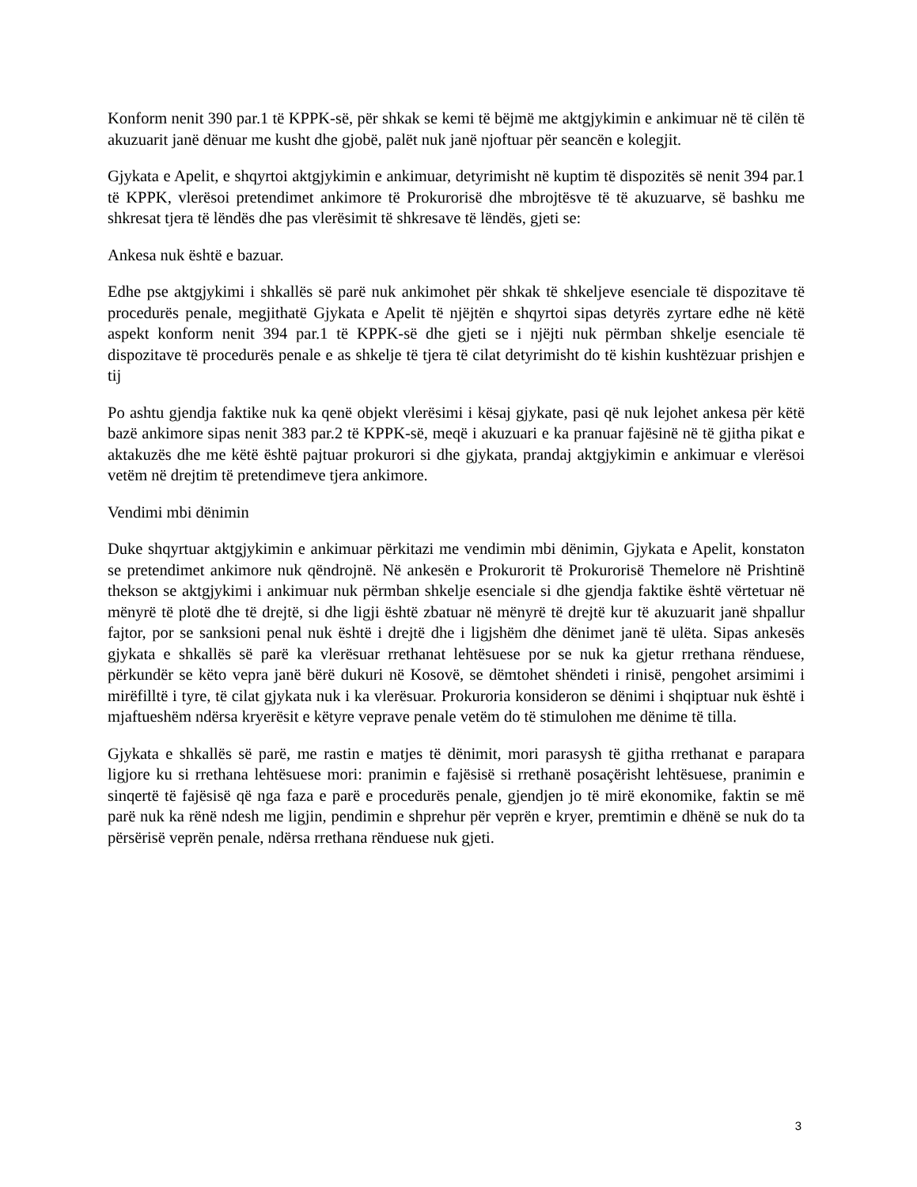Konform nenit 390 par.1 të KPPK-së, për shkak se kemi të bëjmë me aktgjykimin e ankimuar në të cilën të akuzuarit janë dënuar me kusht dhe gjobë, palët nuk janë njoftuar për seancën e kolegjit.
Gjykata e Apelit, e shqyrtoi aktgjykimin e ankimuar, detyrimisht në kuptim të dispozitës së nenit 394 par.1 të KPPK, vlerësoi pretendimet ankimore të Prokurorisë dhe mbrojtësve të të akuzuarve, së bashku me shkresat tjera të lëndës dhe pas vlerësimit të shkresave të lëndës, gjeti se:
Ankesa nuk është e bazuar.
Edhe pse aktgjykimi i shkallës së parë nuk ankimohet për shkak të shkeljeve esenciale të dispozitave të procedurës penale, megjithatë Gjykata e Apelit të njëjtën e shqyrtoi sipas detyrës zyrtare edhe në këtë aspekt konform nenit 394 par.1 të KPPK-së dhe gjeti se i njëjti nuk përmban shkelje esenciale të dispozitave të procedurës penale e as shkelje të tjera të cilat detyrimisht do të kishin kushtëzuar prishjen e tij
Po ashtu gjendja faktike nuk ka qenë objekt vlerësimi i kësaj gjykate, pasi që nuk lejohet ankesa për këtë bazë ankimore sipas nenit 383 par.2 të KPPK-së, meqë i akuzuari e ka pranuar fajësinë në të gjitha pikat e aktakuzës dhe me këtë është pajtuar prokurori si dhe gjykata, prandaj aktgjykimin e ankimuar e vlerësoi vetëm në drejtim të pretendimeve tjera ankimore.
Vendimi mbi dënimin
Duke shqyrtuar aktgjykimin e ankimuar përkitazi me vendimin mbi dënimin, Gjykata e Apelit, konstaton se pretendimet ankimore nuk qëndrojnë. Në ankesën e Prokurorit të Prokurorisë Themelore në Prishtinë thekson se aktgjykimi i ankimuar nuk përmban shkelje esenciale si dhe gjendja faktike është vërtetuar në mënyrë të plotë dhe të drejtë, si dhe ligji është zbatuar në mënyrë të drejtë kur të akuzuarit janë shpallur fajtor, por se sanksioni penal nuk është i drejtë dhe i ligjshëm dhe dënimet janë të ulëta. Sipas ankesës gjykata e shkallës së parë ka vlerësuar rrethanat lehtësuese por se nuk ka gjetur rrethana rënduese, përkundër se këto vepra janë bërë dukuri në Kosovë, se dëmtohet shëndeti i rinisë, pengohet arsimimi i mirëfilltë i tyre, të cilat gjykata nuk i ka vlerësuar. Prokuroria konsideron se dënimi i shqiptuar nuk është i mjaftueshëm ndërsa kryerësit e këtyre veprave penale vetëm do të stimulohen me dënime të tilla.
Gjykata e shkallës së parë, me rastin e matjes të dënimit, mori parasysh të gjitha rrethanat e parapara ligjore ku si rrethana lehtësuese mori: pranimin e fajësisë si rrethanë posaçërisht lehtësuese, pranimin e sinqertë të fajësisë që nga faza e parë e procedurës penale, gjendjen jo të mirë ekonomike, faktin se më parë nuk ka rënë ndesh me ligjin, pendimin e shprehur për veprën e kryer, premtimin e dhënë se nuk do ta përsërisë veprën penale, ndërsa rrethana rënduese nuk gjeti.
3